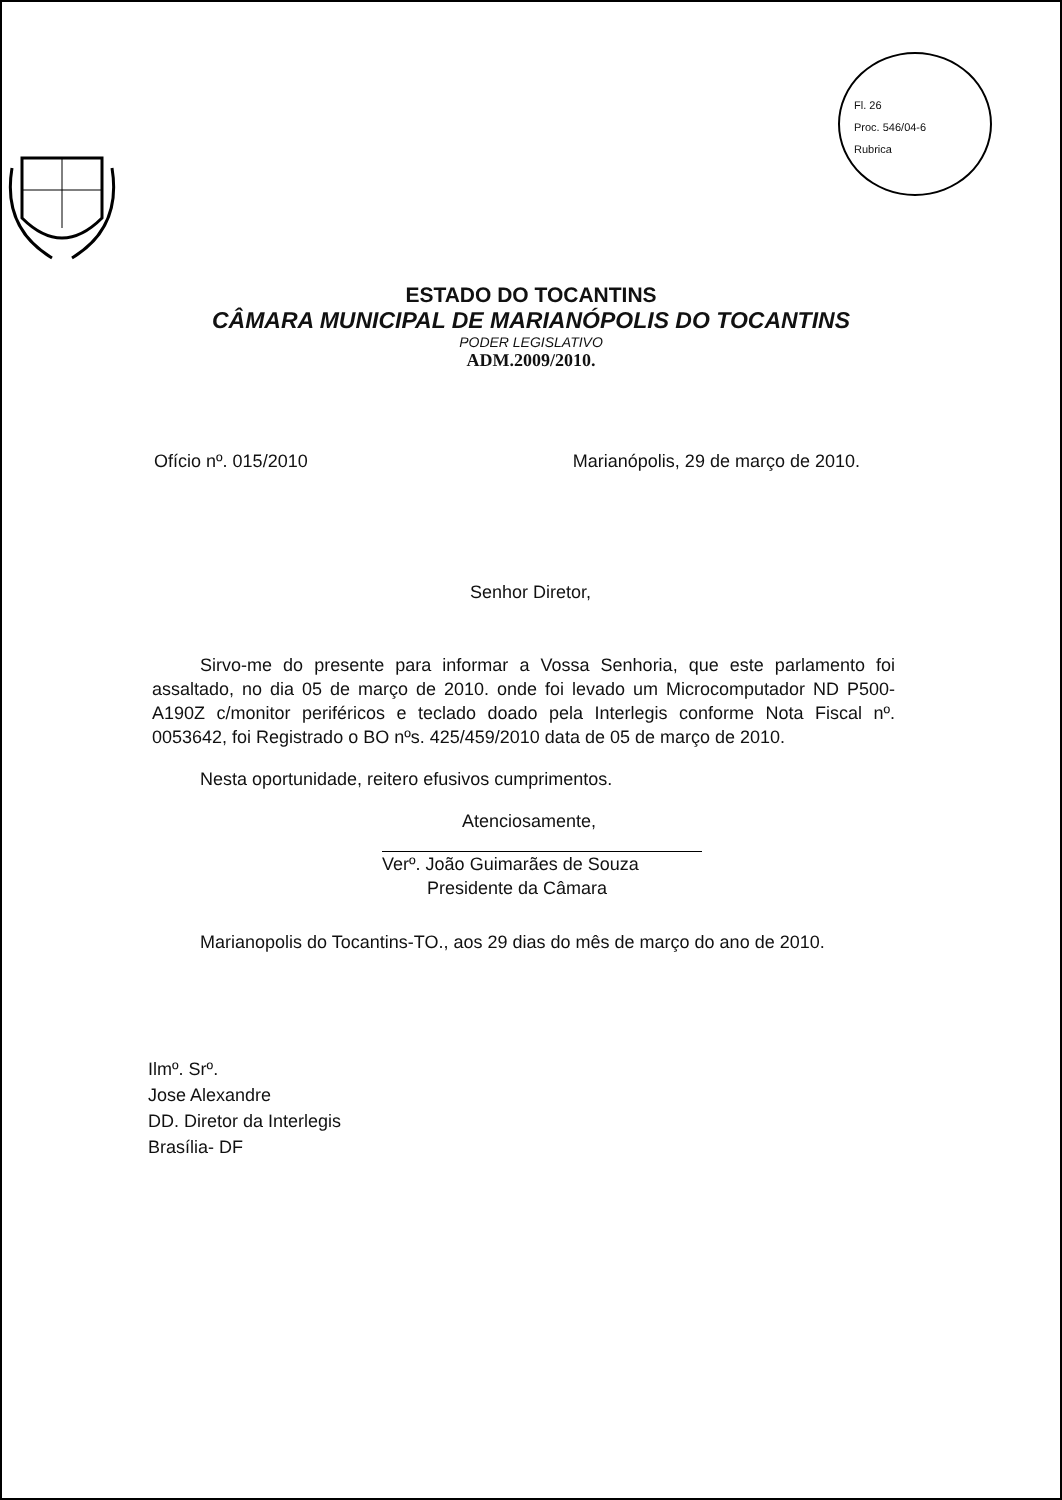Fl. 26
Proc. 546/04-6
Rubrica
ESTADO DO TOCANTINS
CÂMARA MUNICIPAL DE MARIANÓPOLIS DO TOCANTINS
PODER LEGISLATIVO
ADM.2009/2010.
Ofício nº. 015/2010 Marianópolis, 29 de março de 2010.
Senhor Diretor,
Sirvo-me do presente para informar a Vossa Senhoria, que este parlamento foi assaltado, no dia 05 de março de 2010. onde foi levado um Microcomputador ND P500-A190Z c/monitor periféricos e teclado doado pela Interlegis conforme Nota Fiscal nº. 0053642, foi Registrado o BO nºs. 425/459/2010 data de 05 de março de 2010.
Nesta oportunidade, reitero efusivos cumprimentos.
Atenciosamente,
Verº. João Guimarães de Souza
Presidente da Câmara
Marianopolis do Tocantins-TO., aos 29 dias do mês de março do ano de 2010.
Ilmº. Srº.
Jose Alexandre
DD. Diretor da Interlegis
Brasília- DF